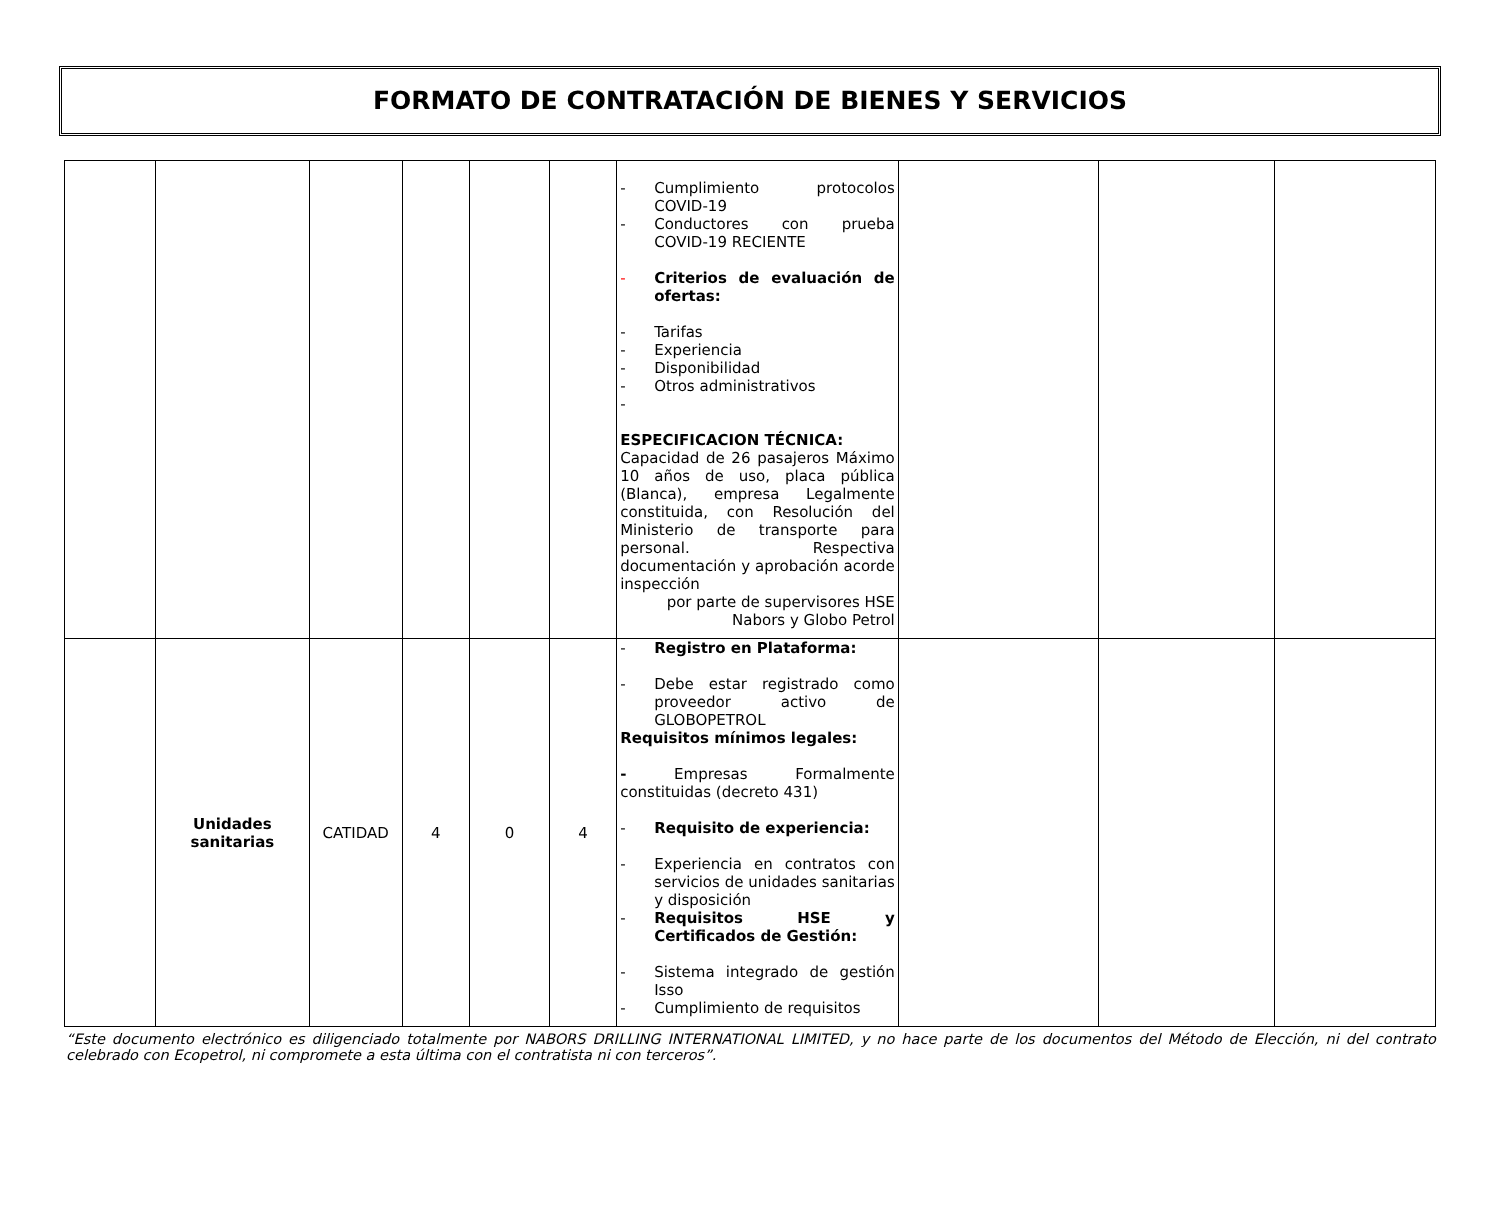FORMATO DE CONTRATACIÓN DE BIENES Y SERVICIOS
| | | | | | | - Cumplimiento protocolos COVID-19 - Conductores con prueba COVID-19 RECIENTE - Criterios de evaluación de ofertas: - Tarifas - Experiencia - Disponibilidad - Otros administrativos - ESPECIFICACION TÉCNICA: Capacidad de 26 pasajeros Máximo 10 años de uso, placa pública (Blanca), empresa Legalmente constituida, con Resolución del Ministerio de transporte para personal. Respectiva documentación y aprobación acorde inspección por parte de supervisores HSE Nabors y Globo Petrol | | | |
| | Unidades sanitarias | CATIDAD | 4 | 0 | 4 | - Registro en Plataforma: - Debe estar registrado como proveedor activo de GLOBOPETROL Requisitos mínimos legales: - Empresas Formalmente constituidas (decreto 431) - Requisito de experiencia: - Experiencia en contratos con servicios de unidades sanitarias y disposición - Requisitos HSE y Certificados de Gestión: - Sistema integrado de gestión Isso - Cumplimiento de requisitos | | | |
“Este documento electrónico es diligenciado totalmente por NABORS DRILLING INTERNATIONAL LIMITED, y no hace parte de los documentos del Método de Elección, ni del contrato celebrado con Ecopetrol, ni compromete a esta última con el contratista ni con terceros”.